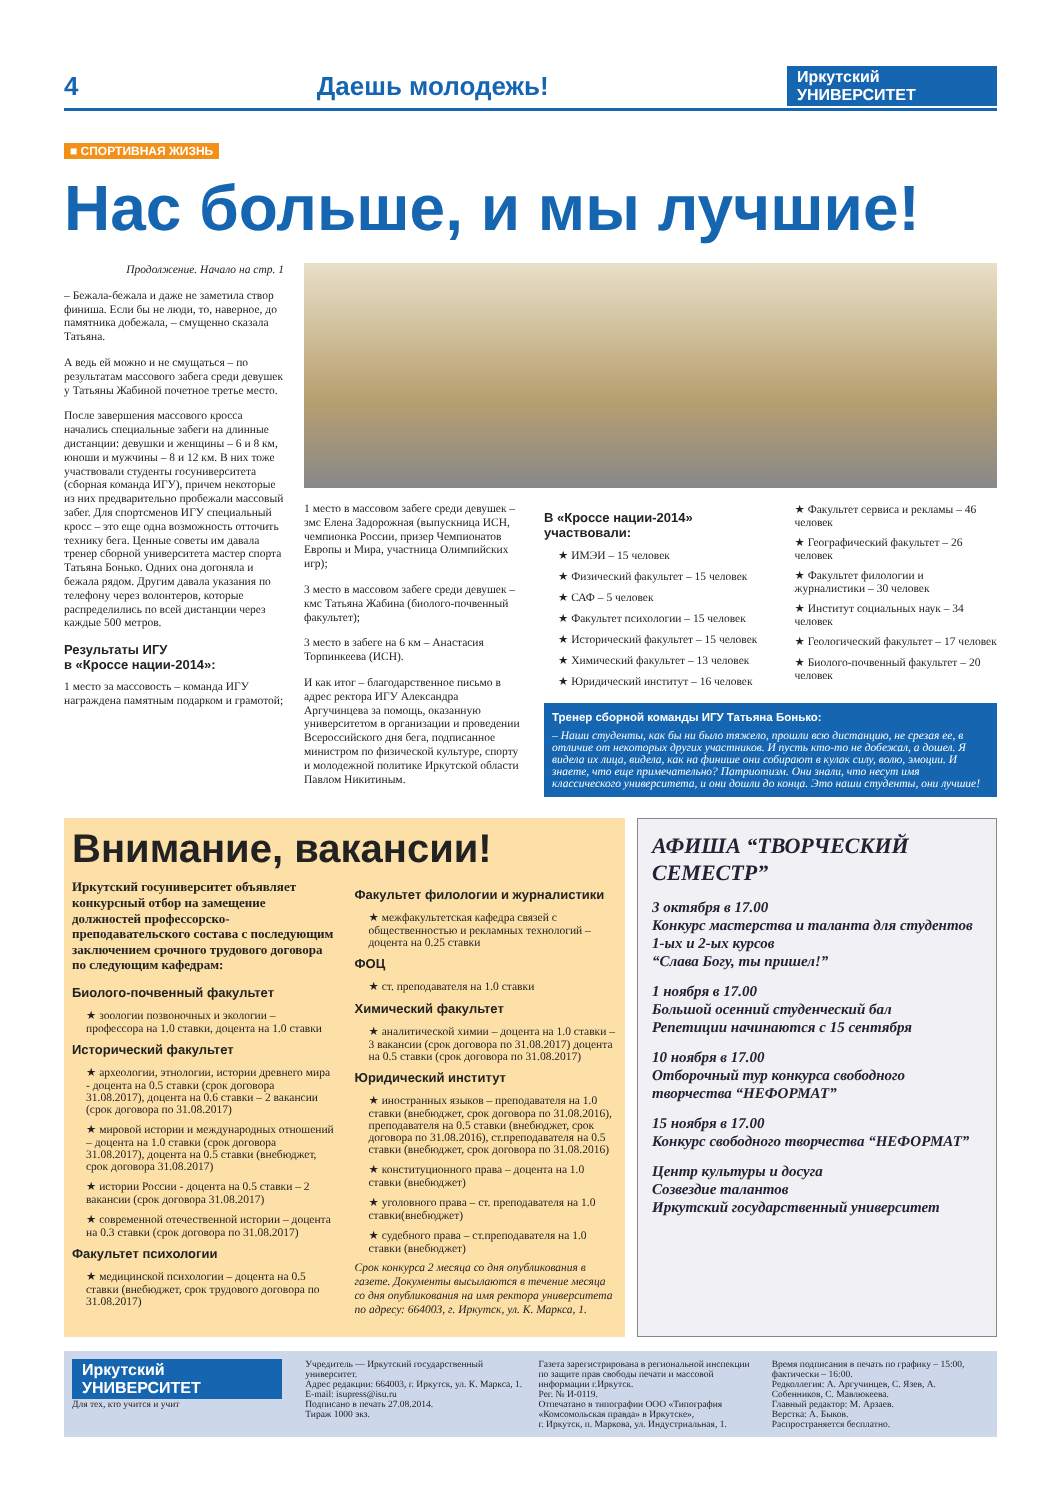4 Даешь молодежь! Иркутский
УНИВЕРСИТЕТ
■ СПОРТИВНАЯ ЖИЗНЬ
Нас больше, и мы лучшие!
Продолжение. Начало на стр. 1
– Бежала-бежала и даже не заметила створ финиша. Если бы не люди, то, наверное, до памятника добежала, – смущенно сказала Татьяна.
А ведь ей можно и не смущаться – по результатам массового забега среди девушек у Татьяны Жабиной почетное третье место.
После завершения массового кросса начались специальные забеги на длинные дистанции: девушки и женщины – 6 и 8 км, юноши и мужчины – 8 и 12 км. В них тоже участвовали студенты госуниверситета (сборная команда ИГУ), причем некоторые из них предварительно пробежали массовый забег. Для спортсменов ИГУ специальный кросс – это еще одна возможность отточить технику бега. Ценные советы им давала тренер сборной университета мастер спорта Татьяна Бонько. Одних она догоняла и бежала рядом. Другим давала указания по телефону через волонтеров, которые распределились по всей дистанции через каждые 500 метров.
Результаты ИГУ
в «Кроссе нации-2014»:
1 место за массовость – команда ИГУ награждена памятным подарком и грамотой;
1 место в массовом забеге среди девушек – змс Елена Задорожная (выпускница ИСН, чемпионка России, призер Чемпионатов Европы и Мира, участница Олимпийских игр);
3 место в массовом забеге среди девушек – кмс Татьяна Жабина (биолого-почвенный факультет);
3 место в забеге на 6 км – Анастасия Торпинкеева (ИСН).
И как итог – благодарственное письмо в адрес ректора ИГУ Александра Аргучинцева за помощь, оказанную университетом в организации и проведении Всероссийского дня бега, подписанное министром по физической культуре, спорту и молодежной политике Иркутской области Павлом Никитиным.
В «Кроссе нации-2014» участвовали:
★ ИМЭИ – 15 человек
★ Физический факультет – 15 человек
★ САФ – 5 человек
★ Факультет психологии – 15 человек
★ Исторический факультет – 15 человек
★ Химический факультет – 13 человек
★ Юридический институт – 16 человек
★ Факультет сервиса и рекламы – 46 человек
★ Географический факультет – 26 человек
★ Факультет филологии и журналистики – 30 человек
★ Институт социальных наук – 34 человек
★ Геологический факультет – 17 человек
★ Биолого-почвенный факультет – 20 человек
Тренер сборной команды ИГУ Татьяна Бонько:
– Наши студенты, как бы ни было тяжело, прошли всю дистанцию, не срезая ее, в отличие от некоторых других участников. И пусть кто-то не добежал, а дошел. Я видела их лица, видела, как на финише они собирают в кулак силу, волю, эмоции. И знаете, что еще примечательно? Патриотизм. Они знали, что несут имя классического университета, и они дошли до конца. Это наши студенты, они лучшие!
Внимание, вакансии!
Иркутский госуниверситет объявляет конкурсный отбор на замещение должностей профессорско-преподавательского состава с последующим заключением срочного трудового договора по следующим кафедрам:
Биолого-почвенный факультет
★ зоологии позвоночных и экологии – профессора на 1.0 ставки, доцента на 1.0 ставки
Исторический факультет
★ археологии, этнологии, истории древнего мира - доцента на 0.5 ставки (срок договора 31.08.2017), доцента на 0.6 ставки – 2 вакансии (срок договора по 31.08.2017)
★ мировой истории и международных отношений – доцента на 1.0 ставки (срок договора 31.08.2017), доцента на 0.5 ставки (внебюджет, срок договора 31.08.2017)
★ истории России - доцента на 0.5 ставки – 2 вакансии (срок договора 31.08.2017)
★ современной отечественной истории – доцента на 0.3 ставки (срок договора по 31.08.2017)
Факультет психологии
★ медицинской психологии – доцента на 0.5 ставки (внебюджет, срок трудового договора по 31.08.2017)
Факультет филологии и журналистики
★ межфакультетская кафедра связей с общественностью и рекламных технологий – доцента на 0.25 ставки
ФОЦ
★ ст. преподавателя на 1.0 ставки
Химический факультет
★ аналитической химии – доцента на 1.0 ставки – 3 вакансии (срок договора по 31.08.2017) доцента на 0.5 ставки (срок договора по 31.08.2017)
Юридический институт
★ иностранных языков – преподавателя на 1.0 ставки (внебюджет, срок договора по 31.08.2016), преподавателя на 0.5 ставки (внебюджет, срок договора по 31.08.2016), ст.преподавателя на 0.5 ставки (внебюджет, срок договора по 31.08.2016)
★ конституционного права – доцента на 1.0 ставки (внебюджет)
★ уголовного права – ст. преподавателя на 1.0 ставки(внебюджет)
★ судебного права – ст.преподавателя на 1.0 ставки (внебюджет)
Срок конкурса 2 месяца со дня опубликования в газете. Документы высылаются в течение месяца со дня опубликования на имя ректора университета по адресу: 664003, г. Иркутск, ул. К. Маркса, 1.
АФИША “ТВОРЧЕСКИЙ СЕМЕСТР”
3 октября в 17.00
Конкурс мастерства и таланта для студентов 1-ых и 2-ых курсов
“Слава Богу, ты пришел!”
1 ноября в 17.00
Большой осенний студенческий бал
Репетиции начинаются с 15 сентября
10 ноября в 17.00
Отборочный тур конкурса свободного творчества “НЕФОРМАТ”
15 ноября в 17.00
Конкурс свободного творчества “НЕФОРМАТ”
Центр культуры и досуга
Созвездие талантов
Иркутский государственный университет
Иркутский
УНИВЕРСИТЕТ Для тех, кто учится и учит
Учредитель — Иркутский государственный университет.
Адрес редакции: 664003, г. Иркутск, ул. К. Маркса, 1.
E-mail: isupress@isu.ru
Подписано в печать 27.08.2014.
Тираж 1000 экз.
Газета зарегистрирована в региональной инспекции по защите прав свободы печати и массовой информации г.Иркутск.
Рег. № И-0119.
Отпечатано в типографии ООО «Типография «Комсомольская правда» в Иркутске»,
г. Иркутск, п. Маркова, ул. Индустриальная, 1.
Время подписания в печать по графику – 15:00, фактически – 16:00.
Редколлегия: А. Аргучинцев, С. Язев, А. Собенников, С. Мавлюкеева.
Главный редактор: М. Арзаев.
Верстка: А. Быков.
Распространяется бесплатно.